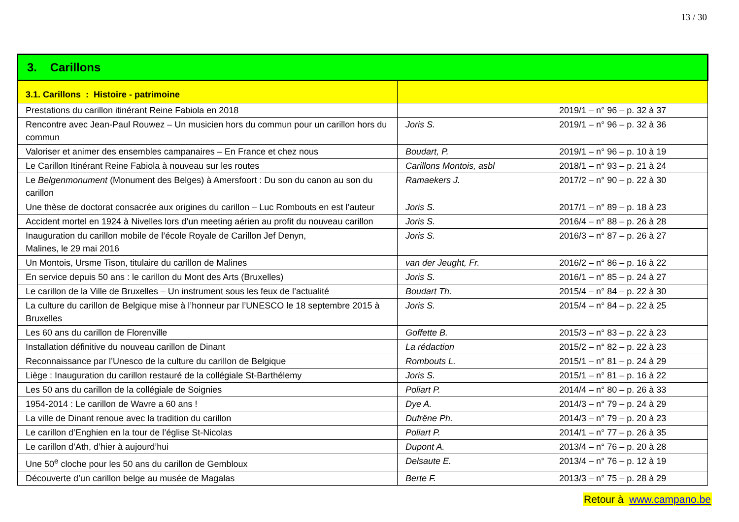13 / 30
| 3. Carillons | | |
| --- | --- | --- |
| 3.1. Carillons : Histoire - patrimoine | | |
| Prestations du carillon itinérant Reine Fabiola en 2018 | | 2019/1 – n° 96 – p. 32 à 37 |
| Rencontre avec Jean-Paul Rouwez – Un musicien hors du commun pour un carillon hors du commun | Joris S. | 2019/1 – n° 96 – p. 32 à 36 |
| Valoriser et animer des ensembles campanaires – En France et chez nous | Boudart, P. | 2019/1 – n° 96 – p. 10 à 19 |
| Le Carillon Itinérant Reine Fabiola à nouveau sur les routes | Carillons Montois, asbl | 2018/1 – n° 93 – p. 21 à 24 |
| Le Belgenmonument (Monument des Belges) à Amersfoort : Du son du canon au son du carillon | Ramaekers J. | 2017/2 – n° 90 – p. 22 à 30 |
| Une thèse de doctorat consacrée aux origines du carillon – Luc Rombouts en est l’auteur | Joris S. | 2017/1 – n° 89 – p. 18 à 23 |
| Accident mortel en 1924 à Nivelles lors d’un meeting aérien au profit du nouveau carillon | Joris S. | 2016/4 – n° 88 – p. 26 à 28 |
| Inauguration du carillon mobile de l’école Royale de Carillon Jef Denyn, Malines, le 29 mai 2016 | Joris S. | 2016/3 – n° 87 – p. 26 à 27 |
| Un Montois, Ursme Tison, titulaire du carillon de Malines | van der Jeught, Fr. | 2016/2 – n° 86 – p. 16 à 22 |
| En service depuis 50 ans : le carillon du Mont des Arts (Bruxelles) | Joris S. | 2016/1 – n° 85 – p. 24 à 27 |
| Le carillon de la Ville de Bruxelles – Un instrument sous les feux de l’actualité | Boudart Th. | 2015/4 – n° 84 – p. 22 à 30 |
| La culture du carillon de Belgique mise à l’honneur par l’UNESCO le 18 septembre 2015 à Bruxelles | Joris S. | 2015/4 – n° 84 – p. 22 à 25 |
| Les 60 ans du carillon de Florenville | Goffette B. | 2015/3 – n° 83 – p. 22 à 23 |
| Installation définitive du nouveau carillon de Dinant | La rédaction | 2015/2 – n° 82 – p. 22 à 23 |
| Reconnaissance par l’Unesco de la culture du carillon de Belgique | Rombouts L. | 2015/1 – n° 81 – p. 24 à 29 |
| Liège : Inauguration du carillon restauré de la collégiale St-Barthélemy | Joris S. | 2015/1 – n° 81 – p. 16 à 22 |
| Les 50 ans du carillon de la collégiale de Soignies | Poliart P. | 2014/4 – n° 80 – p. 26 à 33 |
| 1954-2014 : Le carillon de Wavre a 60 ans ! | Dye A. | 2014/3 – n° 79 – p. 24 à 29 |
| La ville de Dinant renoue avec la tradition du carillon | Dufrêne Ph. | 2014/3 – n° 79 – p. 20 à 23 |
| Le carillon d’Enghien en la tour de l’église St-Nicolas | Poliart P. | 2014/1 – n° 77 – p. 26 à 35 |
| Le carillon d’Ath, d’hier à aujourd’hui | Dupont A. | 2013/4 – n° 76 – p. 20 à 28 |
| Une 50<sup>e</sup> cloche pour les 50 ans du carillon de Gembloux | Delsaute E. | 2013/4 – n° 76 – p. 12 à 19 |
| Découverte d’un carillon belge au musée de Magalas | Berte F. | 2013/3 – n° 75 – p. 28 à 29 |
Retour à www.campano.be